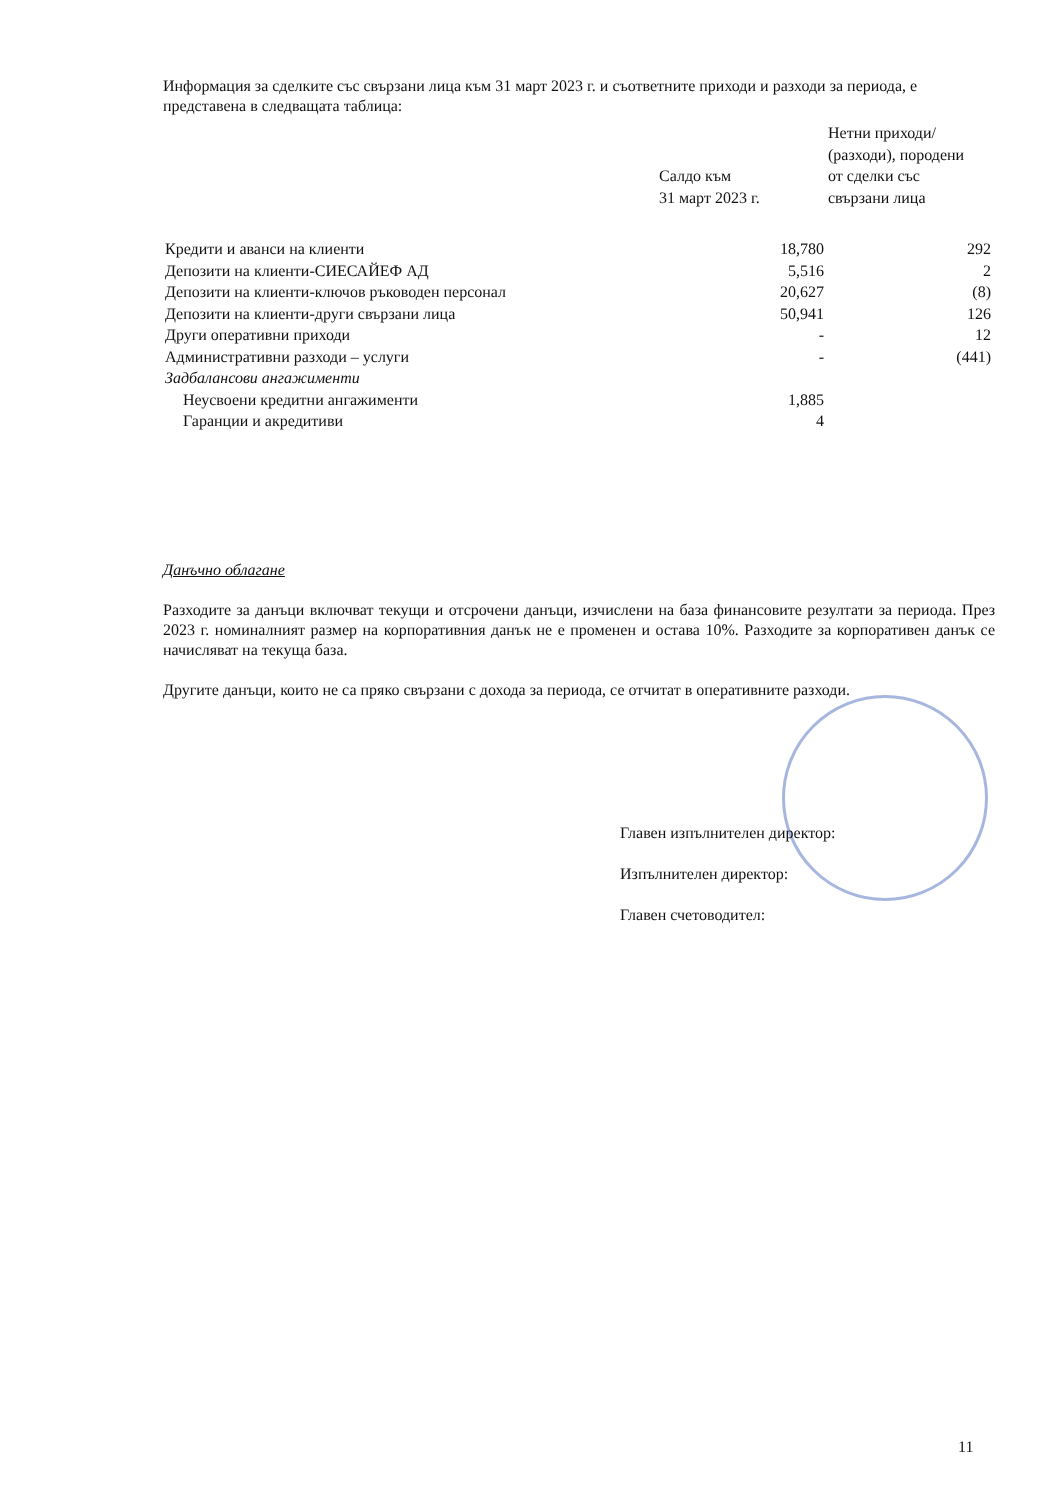Информация за сделките със свързани лица към 31 март 2023 г. и съответните приходи и разходи за периода, е представена в следващата таблица:
| | Салдо към 31 март 2023 г. | Нетни приходи/ (разходи), породени от сделки със свързани лица |
| --- | --- | --- |
| Кредити и аванси на клиенти | 18,780 | 292 |
| Депозити на клиенти-СИЕСАЙЕФ АД | 5,516 | 2 |
| Депозити на клиенти-ключов ръководен персонал | 20,627 | (8) |
| Депозити на клиенти-други свързани лица | 50,941 | 126 |
| Други оперативни приходи | - | 12 |
| Административни разходи – услуги | - | (441) |
| Задбалансови ангажименти | | |
| Неусвоени кредитни ангажименти | 1,885 | |
| Гаранции и акредитиви | 4 | |
Данъчно облагане
Разходите за данъци включват текущи и отсрочени данъци, изчислени на база финансовите резултати за периода. През 2023 г. номиналният размер на корпоративния данък не е променен и остава 10%. Разходите за корпоративен данък се начисляват на текуща база.
Другите данъци, които не са пряко свързани с дохода за периода, се отчитат в оперативните разходи.
Главен изпълнителен директор:
Изпълнителен директор:
Главен счетоводител:
11